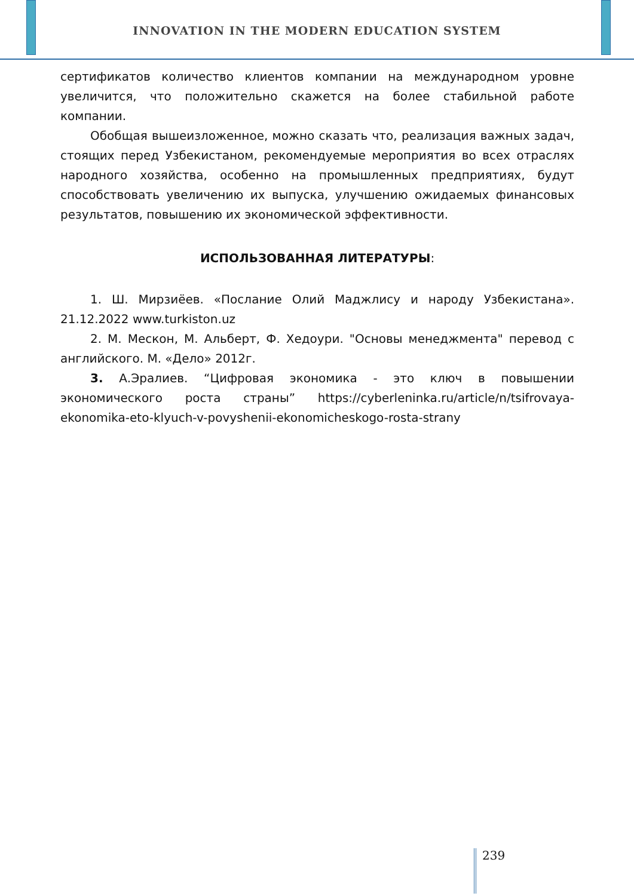INNOVATION IN THE MODERN EDUCATION SYSTEM
сертификатов количество клиентов компании на международном уровне увеличится, что положительно скажется на более стабильной работе компании.
Обобщая вышеизложенное, можно сказать что, реализация важных задач, стоящих перед Узбекистаном, рекомендуемые мероприятия во всех отраслях народного хозяйства, особенно на промышленных предприятиях, будут способствовать увеличению их выпуска, улучшению ожидаемых финансовых результатов, повышению их экономической эффективности.
ИСПОЛЬЗОВАННАЯ ЛИТЕРАТУРЫ:
1. Ш. Мирзиёев. «Послание Олий Маджлису и народу Узбекистана». 21.12.2022 www.turkiston.uz
2. М. Мескон, М. Альберт, Ф. Хедоури. "Основы менеджмента" перевод с английского. М. «Дело» 2012г.
3. А.Эралиев. “Цифровая экономика - это ключ в повышении экономического роста страны” https://cyberleninka.ru/article/n/tsifrovaya-ekonomika-eto-klyuch-v-povyshenii-ekonomicheskogo-rosta-strany
239